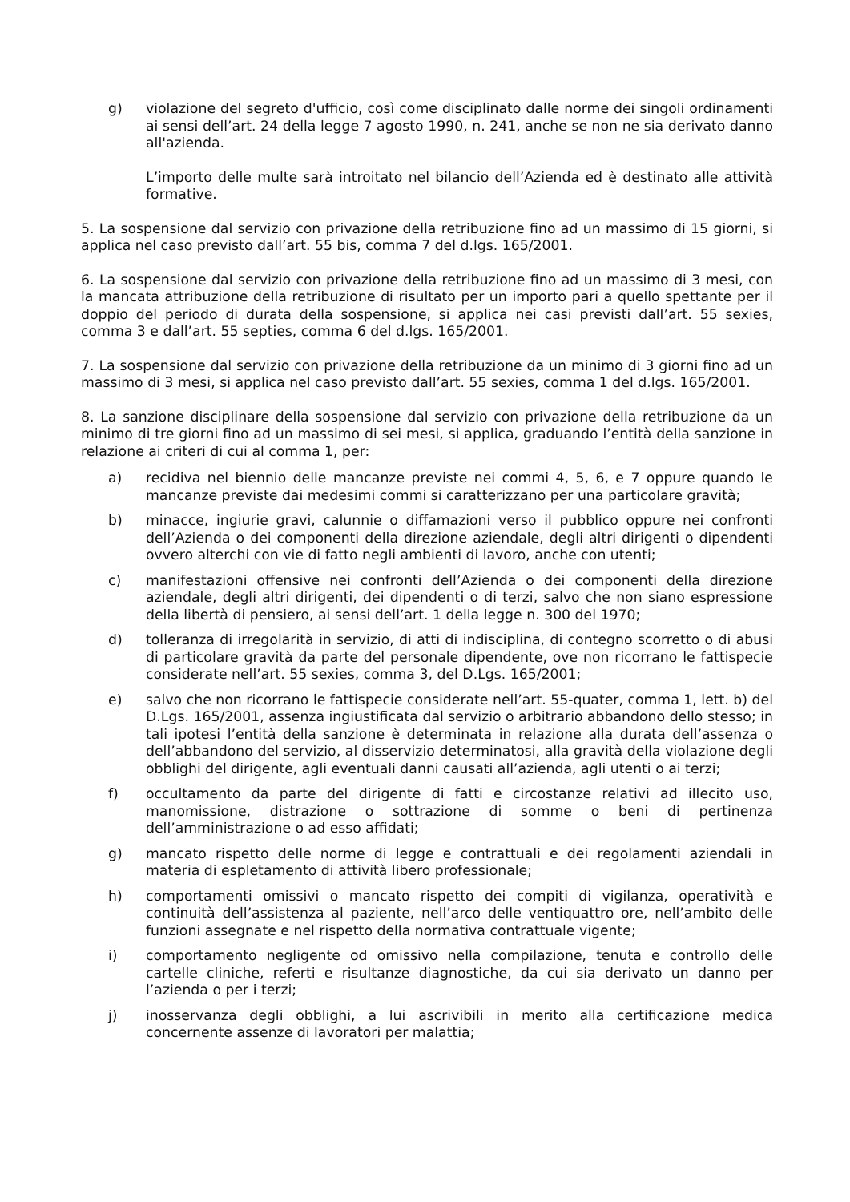g) violazione del segreto d'ufficio, così come disciplinato dalle norme dei singoli ordinamenti ai sensi dell’art. 24 della legge 7 agosto 1990, n. 241, anche se non ne sia derivato danno all'azienda.
L’importo delle multe sarà introitato nel bilancio dell’Azienda ed è destinato alle attività formative.
5. La sospensione dal servizio con privazione della retribuzione fino ad un massimo di 15 giorni, si applica nel caso previsto dall’art. 55 bis, comma 7 del d.lgs. 165/2001.
6. La sospensione dal servizio con privazione della retribuzione fino ad un massimo di 3 mesi, con la mancata attribuzione della retribuzione di risultato per un importo pari a quello spettante per il doppio del periodo di durata della sospensione, si applica nei casi previsti dall’art. 55 sexies, comma 3 e dall’art. 55 septies, comma 6 del d.lgs. 165/2001.
7. La sospensione dal servizio con privazione della retribuzione da un minimo di 3 giorni fino ad un massimo di 3 mesi, si applica nel caso previsto dall’art. 55 sexies, comma 1 del d.lgs. 165/2001.
8. La sanzione disciplinare della sospensione dal servizio con privazione della retribuzione da un minimo di tre giorni fino ad un massimo di sei mesi, si applica, graduando l’entità della sanzione in relazione ai criteri di cui al comma 1, per:
a) recidiva nel biennio delle mancanze previste nei commi 4, 5, 6, e 7 oppure quando le mancanze previste dai medesimi commi si caratterizzano per una particolare gravità;
b) minacce, ingiurie gravi, calunnie o diffamazioni verso il pubblico oppure nei confronti dell’Azienda o dei componenti della direzione aziendale, degli altri dirigenti o dipendenti ovvero alterchi con vie di fatto negli ambienti di lavoro, anche con utenti;
c) manifestazioni offensive nei confronti dell’Azienda o dei componenti della direzione aziendale, degli altri dirigenti, dei dipendenti o di terzi, salvo che non siano espressione della libertà di pensiero, ai sensi dell’art. 1 della legge n. 300 del 1970;
d) tolleranza di irregolarità in servizio, di atti di indisciplina, di contegno scorretto o di abusi di particolare gravità da parte del personale dipendente, ove non ricorrano le fattispecie considerate nell’art. 55 sexies, comma 3, del D.Lgs. 165/2001;
e) salvo che non ricorrano le fattispecie considerate nell’art. 55-quater, comma 1, lett. b) del D.Lgs. 165/2001, assenza ingiustificata dal servizio o arbitrario abbandono dello stesso; in tali ipotesi l’entità della sanzione è determinata in relazione alla durata dell’assenza o dell’abbandono del servizio, al disservizio determinatosi, alla gravità della violazione degli obblighi del dirigente, agli eventuali danni causati all’azienda, agli utenti o ai terzi;
f) occultamento da parte del dirigente di fatti e circostanze relativi ad illecito uso, manomissione, distrazione o sottrazione di somme o beni di pertinenza dell’amministrazione o ad esso affidati;
g) mancato rispetto delle norme di legge e contrattuali e dei regolamenti aziendali in materia di espletamento di attività libero professionale;
h) comportamenti omissivi o mancato rispetto dei compiti di vigilanza, operatività e continuità dell’assistenza al paziente, nell’arco delle ventiquattro ore, nell’ambito delle funzioni assegnate e nel rispetto della normativa contrattuale vigente;
i) comportamento negligente od omissivo nella compilazione, tenuta e controllo delle cartelle cliniche, referti e risultanze diagnostiche, da cui sia derivato un danno per l’azienda o per i terzi;
j) inosservanza degli obblighi, a lui ascrivibili in merito alla certificazione medica concernente assenze di lavoratori per malattia;